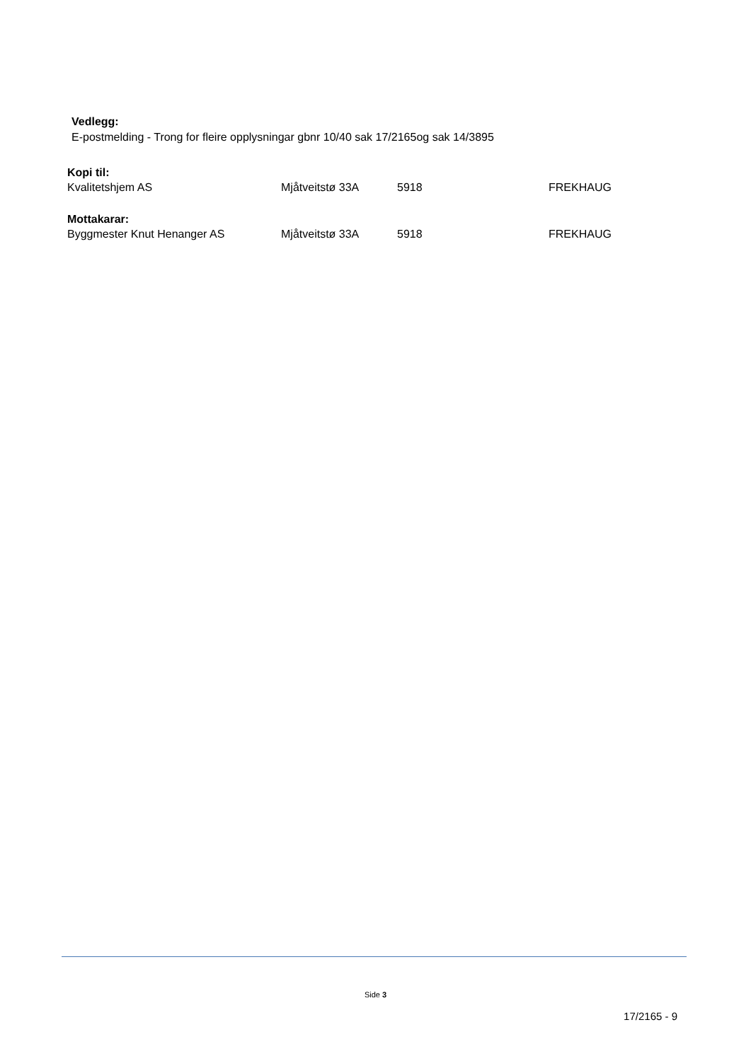Vedlegg:
E-postmelding - Trong for fleire opplysningar gbnr 10/40 sak 17/2165og sak 14/3895
Kopi til:
| Kvalitetshjem AS | Mjåtveitstø 33A | 5918 | FREKHAUG |
Mottakarar:
| Byggmester Knut Henanger AS | Mjåtveitstø 33A | 5918 | FREKHAUG |
Side 3
17/2165 - 9